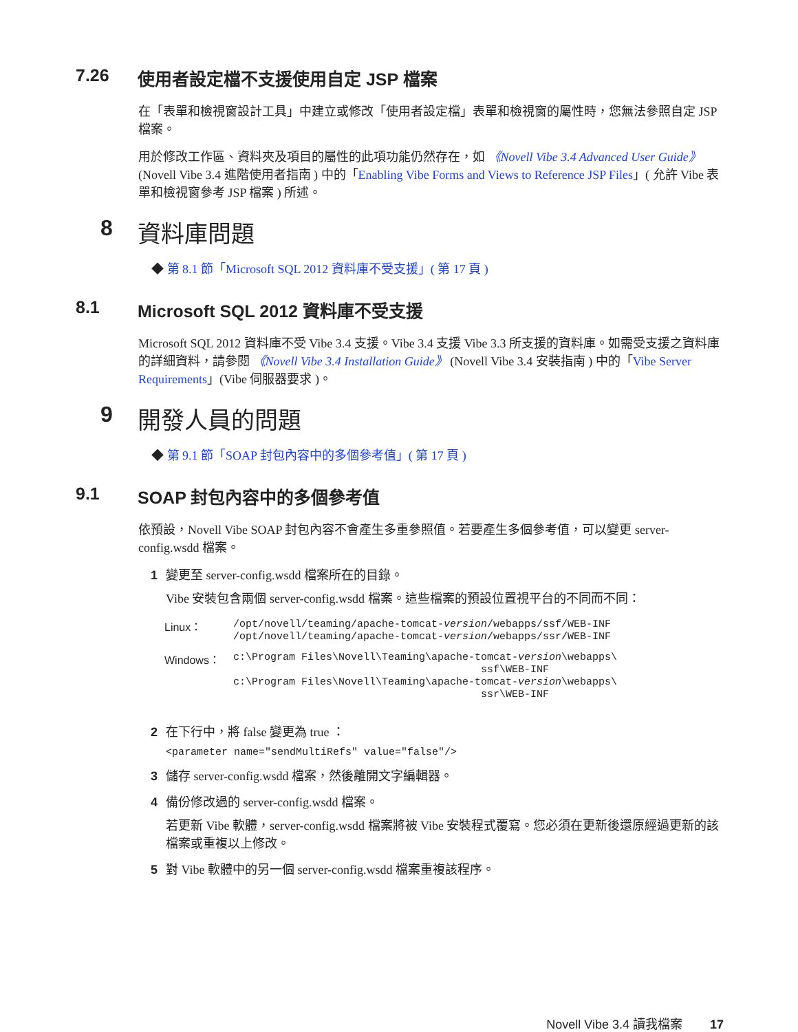7.26 使用者設定檔不支援使用自定 JSP 檔案
在「表單和檢視窗設計工具」中建立或修改「使用者設定檔」表單和檢視窗的屬性時，您無法參照自定 JSP 檔案。
用於修改工作區、資料夾及項目的屬性的此項功能仍然存在，如 《Novell Vibe 3.4 Advanced User Guide》(Novell Vibe 3.4 進階使用者指南 ) 中的「Enabling Vibe Forms and Views to Reference JSP Files」( 允許 Vibe 表單和檢視窗參考 JSP 檔案 ) 所述。
8 資料庫問題
◆ 第 8.1 節「Microsoft SQL 2012 資料庫不受支援」( 第 17 頁 )
8.1 Microsoft SQL 2012 資料庫不受支援
Microsoft SQL 2012 資料庫不受 Vibe 3.4 支援。Vibe 3.4 支援 Vibe 3.3 所支援的資料庫。如需受支援之資料庫的詳細資料，請參閱 《Novell Vibe 3.4 Installation Guide》 (Novell Vibe 3.4 安裝指南 ) 中的「Vibe Server Requirements」(Vibe 伺服器要求 )。
9 開發人員的問題
◆ 第 9.1 節「SOAP 封包內容中的多個參考值」( 第 17 頁 )
9.1 SOAP 封包內容中的多個參考值
依預設，Novell Vibe SOAP 封包內容不會產生多重參照值。若要產生多個參考值，可以變更 server-config.wsdd 檔案。
1 變更至 server-config.wsdd 檔案所在的目錄。
Vibe 安裝包含兩個 server-config.wsdd 檔案。這些檔案的預設位置視平台的不同而不同：
| Linux： | /opt/novell/teaming/apache-tomcat- version /webapps/ssf/WEB-INF /opt/novell/teaming/apache-tomcat- version /webapps/ssr/WEB-INF |
| Windows： | c:\Program Files\Novell\Teaming\apache-tomcat- version \webapps\ ssf\WEB-INF c:\Program Files\Novell\Teaming\apache-tomcat- version \webapps\ ssr\WEB-INF |
2 在下行中，將 false 變更為 true ：
<parameter name="sendMultiRefs" value="false"/>
3 儲存 server-config.wsdd 檔案，然後離開文字編輯器。
4 備份修改過的 server-config.wsdd 檔案。
若更新 Vibe 軟體，server-config.wsdd 檔案將被 Vibe 安裝程式覆寫。您必須在更新後還原經過更新的該檔案或重複以上修改。
5 對 Vibe 軟體中的另一個 server-config.wsdd 檔案重複該程序。
Novell Vibe 3.4 讀我檔案 17